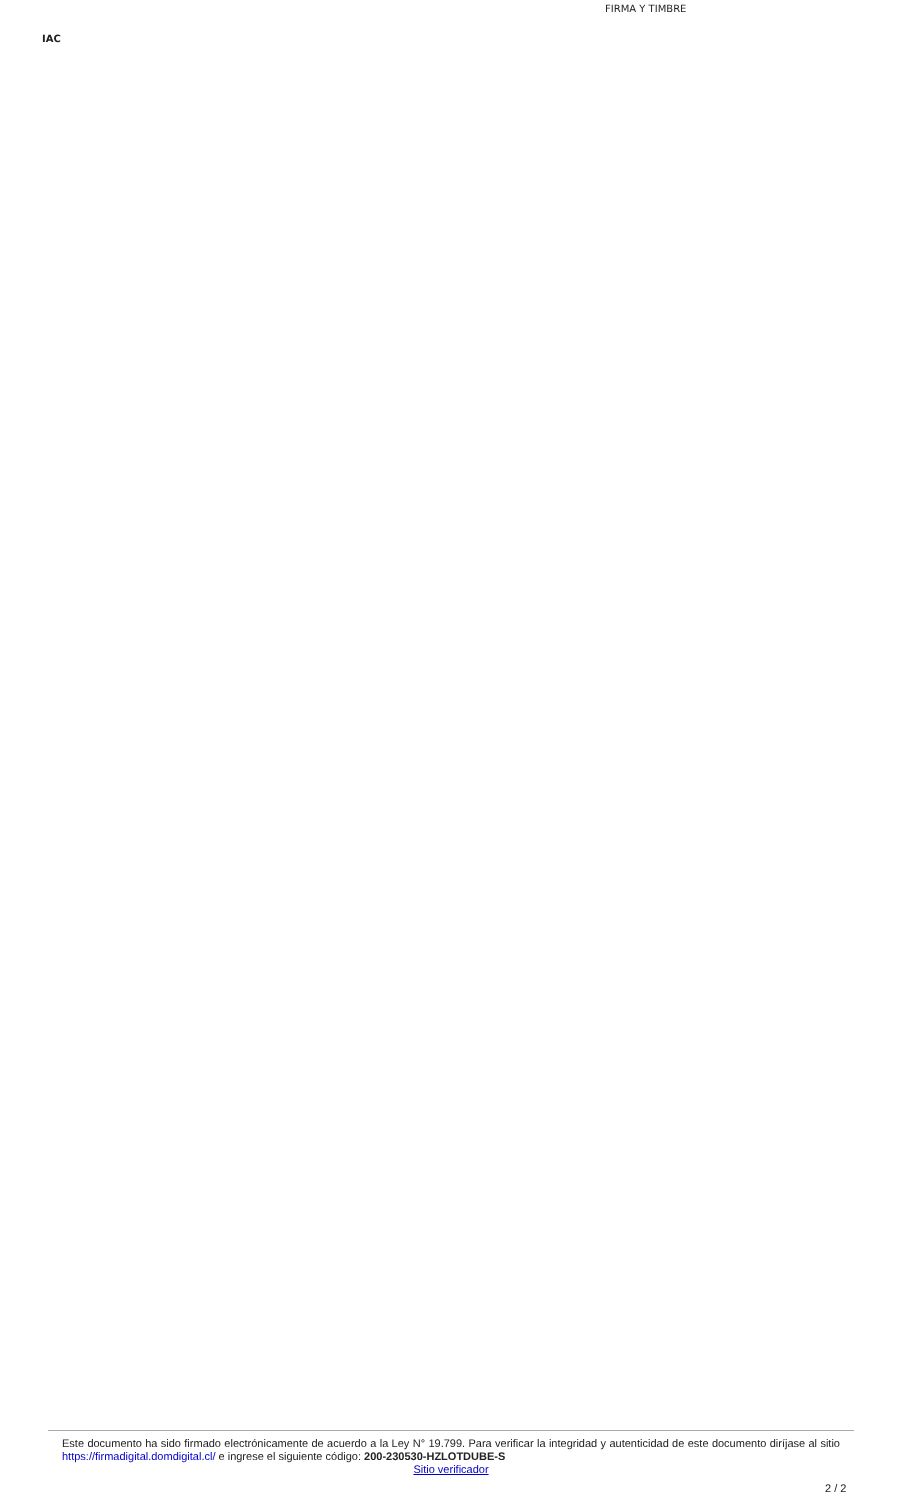FIRMA Y TIMBRE
IAC
Este documento ha sido firmado electrónicamente de acuerdo a la Ley N° 19.799. Para verificar la integridad y autenticidad de este documento diríjase al sitio https://firmadigital.domdigital.cl/ e ingrese el siguiente código: 200-230530-HZLOTDUBE-S
Sitio verificador
2 / 2